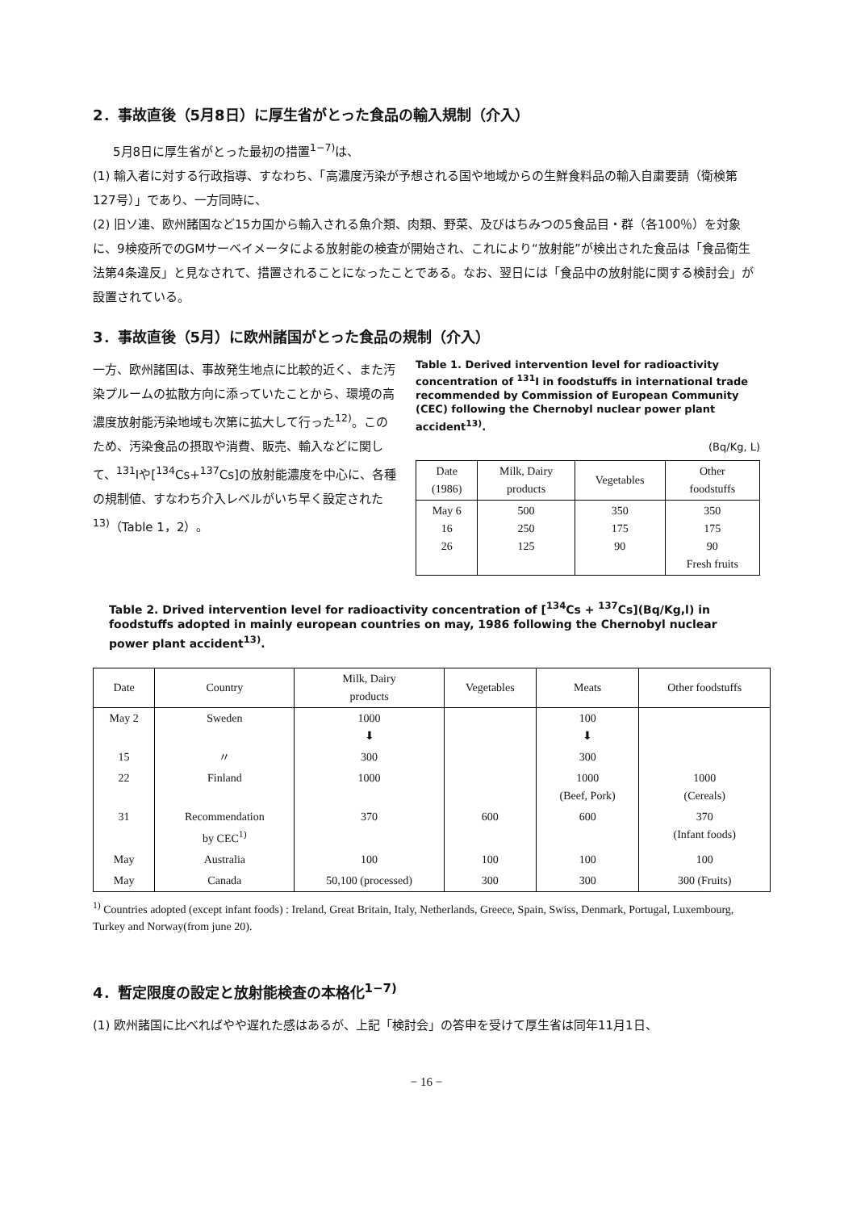2．事故直後（5月8日）に厚生省がとった食品の輸入規制（介入）
5月8日に厚生省がとった最初の措置<sup>1−7)</sup>は、
(1) 輸入者に対する行政指導、すなわち、「高濃度汚染が予想される国や地域からの生鮮食料品の輸入自粛要請（衛検第127号）」であり、一方同時に、
(2) 旧ソ連、欧州諸国など15カ国から輸入される魚介類、肉類、野菜、及びはちみつの5食品目・群（各100％）を対象に、9検疫所でのGMサーベイメータによる放射能の検査が開始され、これにより“放射能”が検出された食品は「食品衛生法第4条違反」と見なされて、措置されることになったことである。なお、翌日には「食品中の放射能に関する検討会」が設置されている。
3．事故直後（5月）に欧州諸国がとった食品の規制（介入）
一方、欧州諸国は、事故発生地点に比較的近く、また汚染プルームの拡散方向に添っていたことから、環境の高濃度放射能汚染地域も次第に拡大して行った<sup>12)</sup>。このため、汚染食品の摂取や消費、販売、輸入などに関して、<sup>131</sup>Iや[<sup>134</sup>Cs+<sup>137</sup>Cs]の放射能濃度を中心に、各種の規制値、すなわち介入レベルがいち早く設定された<sup>13)</sup>（Table 1，2）。
Table 1. Derived intervention level for radioactivity concentration of <sup>131</sup>I in foodstuffs in international trade recommended by Commission of European Community (CEC) following the Chernobyl nuclear power plant accident<sup>13)</sup>.
(Bq/Kg, L)
| Date (1986) | Milk, Dairy products | Vegetables | Other foodstuffs |
| --- | --- | --- | --- |
| May 6 16 26 | 500 250 125 | 350 175 90 | 350 175 90 Fresh fruits |
Table 2. Drived intervention level for radioactivity concentration of [<sup>134</sup>Cs + <sup>137</sup>Cs](Bq/Kg,l) in foodstuffs adopted in mainly european countries on may, 1986 following the Chernobyl nuclear power plant accident<sup>13)</sup>.
| Date | Country | Milk, Dairy products | Vegetables | Meats | Other foodstuffs |
| --- | --- | --- | --- | --- | --- |
| May 2 | Sweden | 1000 ⬇ | | 100 ⬇ | |
| 15 | 〃 | 300 | | 300 | |
| 22 | Finland | 1000 | | 1000 (Beef, Pork) | 1000 (Cereals) |
| 31 | Recommendation by CEC<sup>1)</sup> | 370 | 600 | 600 | 370 (Infant foods) |
| May | Australia | 100 | 100 | 100 | 100 |
| May | Canada | 50,100 (processed) | 300 | 300 | 300 (Fruits) |
<sup>1)</sup> Countries adopted (except infant foods) : Ireland, Great Britain, Italy, Netherlands, Greece, Spain, Swiss, Denmark, Portugal, Luxembourg, Turkey and Norway(from june 20).
4．暫定限度の設定と放射能検査の本格化<sup>1−7)</sup>
(1) 欧州諸国に比べればやや遅れた感はあるが、上記「検討会」の答申を受けて厚生省は同年11月1日、
− 16 −